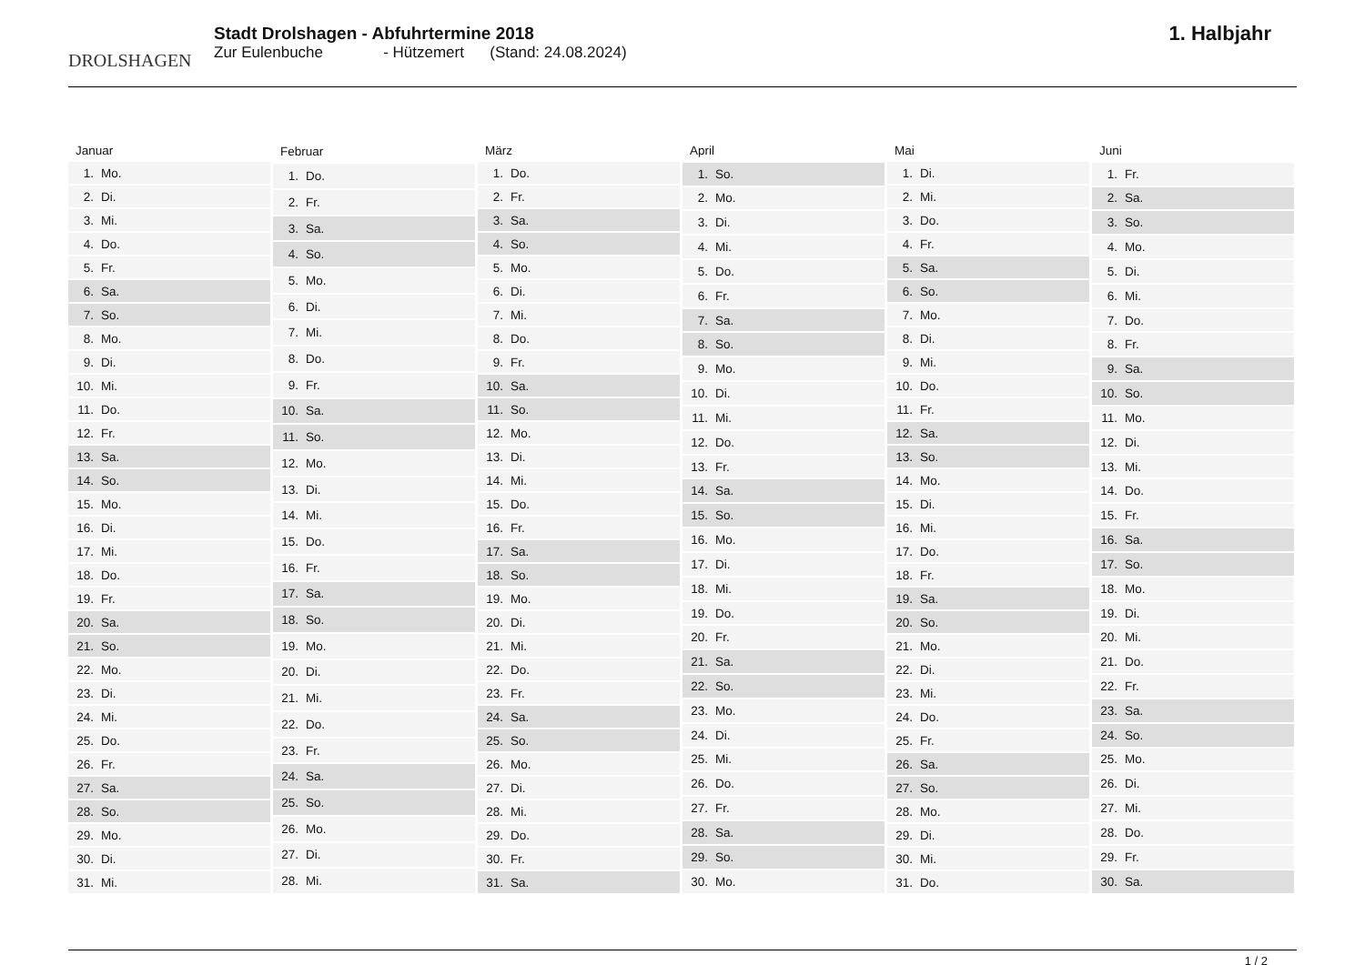DROLSHAGEN
Stadt Drolshagen - Abfuhrtermine 2018
Zur Eulenbuche - Hützemert (Stand: 24.08.2024)
1. Halbjahr
| Januar | |
| --- | --- |
| 1. | Mo. |
| 2. | Di. |
| 3. | Mi. |
| 4. | Do. |
| 5. | Fr. |
| 6. | Sa. |
| 7. | So. |
| 8. | Mo. |
| 9. | Di. |
| 10. | Mi. |
| 11. | Do. |
| 12. | Fr. |
| 13. | Sa. |
| 14. | So. |
| 15. | Mo. |
| 16. | Di. |
| 17. | Mi. |
| 18. | Do. |
| 19. | Fr. |
| 20. | Sa. |
| 21. | So. |
| 22. | Mo. |
| 23. | Di. |
| 24. | Mi. |
| 25. | Do. |
| 26. | Fr. |
| 27. | Sa. |
| 28. | So. |
| 29. | Mo. |
| 30. | Di. |
| 31. | Mi. |
| Februar | |
| --- | --- |
| 1. | Do. |
| 2. | Fr. |
| 3. | Sa. |
| 4. | So. |
| 5. | Mo. |
| 6. | Di. |
| 7. | Mi. |
| 8. | Do. |
| 9. | Fr. |
| 10. | Sa. |
| 11. | So. |
| 12. | Mo. |
| 13. | Di. |
| 14. | Mi. |
| 15. | Do. |
| 16. | Fr. |
| 17. | Sa. |
| 18. | So. |
| 19. | Mo. |
| 20. | Di. |
| 21. | Mi. |
| 22. | Do. |
| 23. | Fr. |
| 24. | Sa. |
| 25. | So. |
| 26. | Mo. |
| 27. | Di. |
| 28. | Mi. |
| März | |
| --- | --- |
| 1. | Do. |
| 2. | Fr. |
| 3. | Sa. |
| 4. | So. |
| 5. | Mo. |
| 6. | Di. |
| 7. | Mi. |
| 8. | Do. |
| 9. | Fr. |
| 10. | Sa. |
| 11. | So. |
| 12. | Mo. |
| 13. | Di. |
| 14. | Mi. |
| 15. | Do. |
| 16. | Fr. |
| 17. | Sa. |
| 18. | So. |
| 19. | Mo. |
| 20. | Di. |
| 21. | Mi. |
| 22. | Do. |
| 23. | Fr. |
| 24. | Sa. |
| 25. | So. |
| 26. | Mo. |
| 27. | Di. |
| 28. | Mi. |
| 29. | Do. |
| 30. | Fr. |
| 31. | Sa. |
| April | |
| --- | --- |
| 1. | So. |
| 2. | Mo. |
| 3. | Di. |
| 4. | Mi. |
| 5. | Do. |
| 6. | Fr. |
| 7. | Sa. |
| 8. | So. |
| 9. | Mo. |
| 10. | Di. |
| 11. | Mi. |
| 12. | Do. |
| 13. | Fr. |
| 14. | Sa. |
| 15. | So. |
| 16. | Mo. |
| 17. | Di. |
| 18. | Mi. |
| 19. | Do. |
| 20. | Fr. |
| 21. | Sa. |
| 22. | So. |
| 23. | Mo. |
| 24. | Di. |
| 25. | Mi. |
| 26. | Do. |
| 27. | Fr. |
| 28. | Sa. |
| 29. | So. |
| 30. | Mo. |
| Mai | |
| --- | --- |
| 1. | Di. |
| 2. | Mi. |
| 3. | Do. |
| 4. | Fr. |
| 5. | Sa. |
| 6. | So. |
| 7. | Mo. |
| 8. | Di. |
| 9. | Mi. |
| 10. | Do. |
| 11. | Fr. |
| 12. | Sa. |
| 13. | So. |
| 14. | Mo. |
| 15. | Di. |
| 16. | Mi. |
| 17. | Do. |
| 18. | Fr. |
| 19. | Sa. |
| 20. | So. |
| 21. | Mo. |
| 22. | Di. |
| 23. | Mi. |
| 24. | Do. |
| 25. | Fr. |
| 26. | Sa. |
| 27. | So. |
| 28. | Mo. |
| 29. | Di. |
| 30. | Mi. |
| 31. | Do. |
| Juni | |
| --- | --- |
| 1. | Fr. |
| 2. | Sa. |
| 3. | So. |
| 4. | Mo. |
| 5. | Di. |
| 6. | Mi. |
| 7. | Do. |
| 8. | Fr. |
| 9. | Sa. |
| 10. | So. |
| 11. | Mo. |
| 12. | Di. |
| 13. | Mi. |
| 14. | Do. |
| 15. | Fr. |
| 16. | Sa. |
| 17. | So. |
| 18. | Mo. |
| 19. | Di. |
| 20. | Mi. |
| 21. | Do. |
| 22. | Fr. |
| 23. | Sa. |
| 24. | So. |
| 25. | Mo. |
| 26. | Di. |
| 27. | Mi. |
| 28. | Do. |
| 29. | Fr. |
| 30. | Sa. |
1 / 2